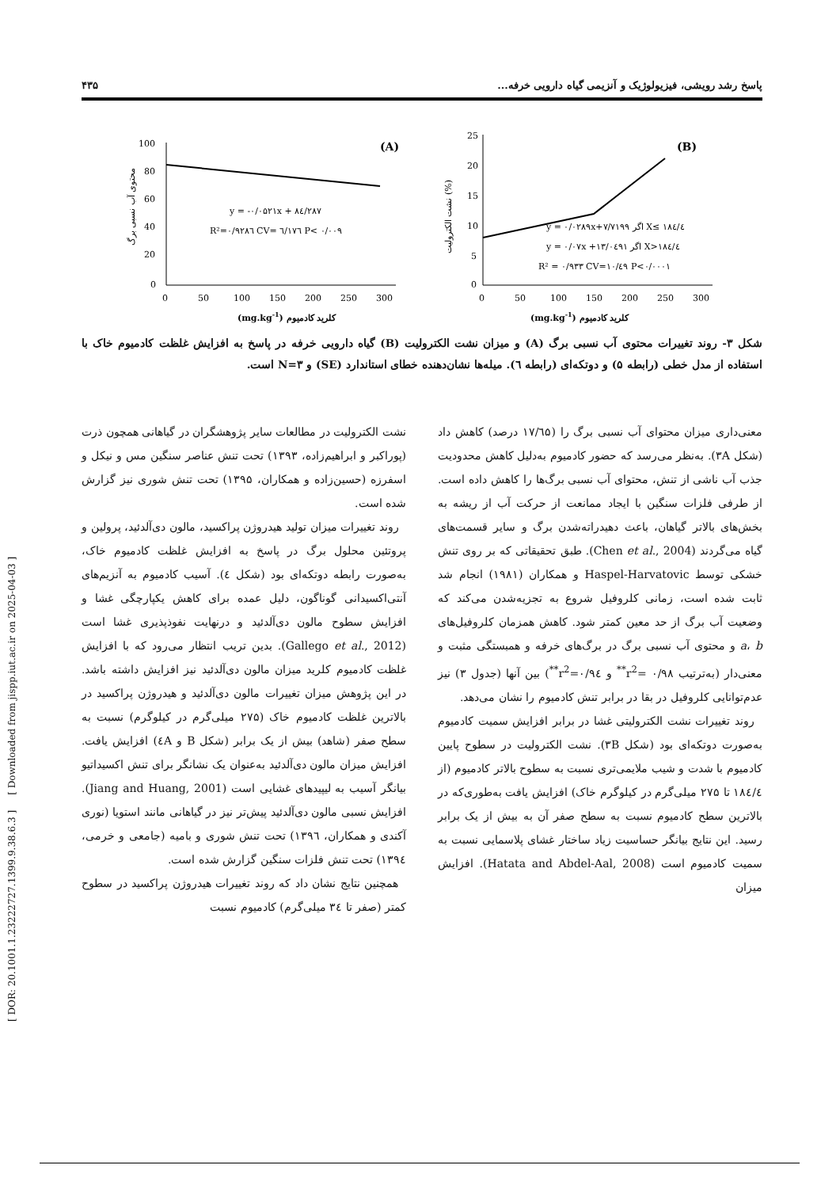[ DOR: 20.1001.1.23222727.1399.9.38.6.3 ] [ Downloaded from jispp.iut.ac.ir on 2025-04-03 ]
پاسخ رشد رویشی، فیزیولوژیک و آنزیمی گیاه دارویی خرفه... ۴۳۵
100
80
60
40
20
0
0
50
100
150
200
250
300
(A)
y = -۰/۰۵۲۱x + ۸٤/۲۸۷
R²=۰/۹۲۸٦ CV= ٦/۱۷٦ P< ۰/۰۰۹
(mg.kg-1) کلرید کادمیوم
محتوی آب نسبی برگ
25
20
15
10
5
0
0
50
100
150
200
250
300
(B)
y = ۰/۰۲۸۹x+۷/۷۱۹۹ اگر X≤ ۱۸٤/٤
y = ۰/۰۷x +۱۳/۰٤۹۱ اگر X>۱۸٤/٤
R² = ۰/۹۳۳ CV=۱۰/٤۹ P<۰/۰۰۰۱
(mg.kg-1) کلرید کادمیوم
نشت الکترولیت (%)
شکل ۳- روند تغییرات محتوی آب نسبی برگ (A) و میزان نشت الکترولیت (B) گیاه دارویی خرفه در پاسخ به افزایش غلظت کادمیوم خاک با استفاده از مدل خطی (رابطه ۵) و دوتکه‌ای (رابطه ٦). میله‌ها نشان‌دهنده خطای استاندارد (SE) و N=۳ است.
معنی‌داری میزان محتوای آب نسبی برگ را (۱۷/٦۵ درصد) کاهش داد (شکل ۳A). به‌نظر می‌رسد که حضور کادمیوم به‌دلیل کاهش محدودیت جذب آب ناشی از تنش، محتوای آب نسبی برگ‌ها را کاهش داده است. از طرفی فلزات سنگین با ایجاد ممانعت از حرکت آب از ریشه به بخش‌های بالاتر گیاهان، باعث دهیدراته‌شدن برگ و سایر قسمت‌های گیاه می‌گردند (Chen et al., 2004). طبق تحقیقاتی که بر روی تنش خشکی توسط Haspel-Harvatovic و همکاران (۱۹۸۱) انجام شد ثابت شده است، زمانی کلروفیل شروع به تجزیه‌شدن می‌کند که وضعیت آب برگ از حد معین کمتر شود. کاهش همزمان کلروفیل‌های a، b و محتوی آب نسبی برگ در برگ‌های خرفه و همبستگی مثبت و معنی‌دار (به‌ترتیب r<sup>2</sup>= ۰/۹۸<sup>**</sup> و r<sup>2</sup>=۰/۹٤<sup>**</sup>) بین آنها (جدول ۳) نیز عدم‌توانایی کلروفیل در بقا در برابر تنش کادمیوم را نشان می‌دهد.
روند تغییرات نشت الکترولیتی غشا در برابر افزایش سمیت کادمیوم به‌صورت دوتکه‌ای بود (شکل ۳B). نشت الکترولیت در سطوح پایین کادمیوم با شدت و شیب ملایمی‌تری نسبت به سطوح بالاتر کادمیوم (از ۱۸٤/٤ تا ۲۷۵ میلی‌گرم در کیلوگرم خاک) افزایش یافت به‌طوری‌که در بالاترین سطح کادمیوم نسبت به سطح صفر آن به بیش از یک برابر رسید. این نتایج بیانگر حساسیت زیاد ساختار غشای پلاسمایی نسبت به سمیت کادمیوم است (Hatata and Abdel-Aal, 2008). افزایش میزان
نشت الکترولیت در مطالعات سایر پژوهشگران در گیاهانی همچون ذرت (پوراکبر و ابراهیم‌زاده، ۱۳۹۳) تحت تنش عناصر سنگین مس و نیکل و اسفرزه (حسین‌زاده و همکاران، ۱۳۹۵) تحت تنش شوری نیز گزارش شده است.
روند تغییرات میزان تولید هیدروژن پراکسید، مالون دی‌آلدئید، پرولین و پروتئین محلول برگ در پاسخ به افزایش غلظت کادمیوم خاک، به‌صورت رابطه دوتکه‌ای بود (شکل ٤). آسیب کادمیوم به آنزیم‌های آنتی‌اکسیدانی گوناگون، دلیل عمده برای کاهش یکپارچگی غشا و افزایش سطوح مالون دی‌آلدئید و درنهایت نفوذپذیری غشا است (Gallego et al., 2012). بدین تریب انتظار می‌رود که با افزایش غلظت کادمیوم کلرید میزان مالون دی‌آلدئید نیز افزایش داشته باشد. در این پژوهش میزان تغییرات مالون دی‌آلدئید و هیدروژن پراکسید در بالاترین غلظت کادمیوم خاک (۲۷۵ میلی‌گرم در کیلوگرم) نسبت به سطح صفر (شاهد) بیش از یک برابر (شکل B و ٤A) افزایش یافت. افزایش میزان مالون دی‌آلدئید به‌عنوان یک نشانگر برای تنش اکسیداتیو بیانگر آسیب به لیپیدهای غشایی است (Jiang and Huang, 2001). افزایش نسبی مالون دی‌آلدئید پیش‌تر نیز در گیاهانی مانند استویا (نوری آکندی و همکاران، ۱۳۹٦) تحت تنش شوری و بامیه (جامعی و خرمی، ۱۳۹٤) تحت تنش فلزات سنگین گزارش شده است.
همچنین نتایج نشان داد که روند تغییرات هیدروژن پراکسید در سطوح کمتر (صفر تا ۳٤ میلی‌گرم) کادمیوم نسبت